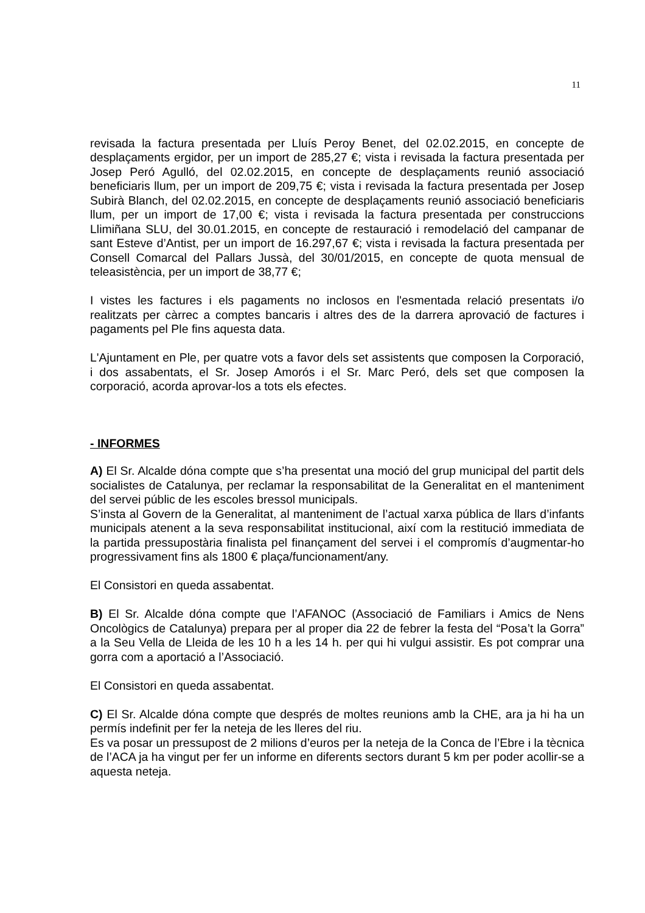11
revisada la factura presentada per Lluís Peroy Benet, del 02.02.2015, en concepte de desplaçaments ergidor, per un import de 285,27 €; vista i revisada la factura presentada per Josep Peró Agulló, del 02.02.2015, en concepte de desplaçaments reunió associació beneficiaris llum, per un import de 209,75 €; vista i revisada la factura presentada per Josep Subirà Blanch, del 02.02.2015, en concepte de desplaçaments reunió associació beneficiaris llum, per un import de 17,00 €; vista i revisada la factura presentada per construccions Llimiñana SLU, del 30.01.2015, en concepte de restauració i remodelació del campanar de sant Esteve d’Antist, per un import de 16.297,67 €; vista i revisada la factura presentada per Consell Comarcal del Pallars Jussà, del 30/01/2015, en concepte de quota mensual de teleasistència, per un import de 38,77 €;
I vistes les factures i els pagaments no inclosos en l'esmentada relació presentats i/o realitzats per càrrec a comptes bancaris i altres des de la darrera aprovació de factures i pagaments pel Ple fins aquesta data.
L'Ajuntament en Ple, per quatre vots a favor dels set assistents que composen la Corporació, i dos assabentats, el Sr. Josep Amorós i el Sr. Marc Peró, dels set que composen la corporació, acorda aprovar-los a tots els efectes.
- INFORMES
A) El Sr. Alcalde dóna compte que s’ha presentat una moció del grup municipal del partit dels socialistes de Catalunya, per reclamar la responsabilitat de la Generalitat en el manteniment del servei públic de les escoles bressol municipals.
S’insta al Govern de la Generalitat, al manteniment de l’actual xarxa pública de llars d’infants municipals atenent a la seva responsabilitat institucional, així com la restitució immediata de la partida pressupostària finalista pel finançament del servei i el compromís d’augmentar-ho progressivament fins als 1800 € plaça/funcionament/any.
El Consistori en queda assabentat.
B) El Sr. Alcalde dóna compte que l’AFANOC (Associació de Familiars i Amics de Nens Oncològics de Catalunya) prepara per al proper dia 22 de febrer la festa del “Posa’t la Gorra” a la Seu Vella de Lleida de les 10 h a les 14 h. per qui hi vulgui assistir. Es pot comprar una gorra com a aportació a l’Associació.
El Consistori en queda assabentat.
C) El Sr. Alcalde dóna compte que després de moltes reunions amb la CHE, ara ja hi ha un permís indefinit per fer la neteja de les lleres del riu.
Es va posar un pressupost de 2 milions d’euros per la neteja de la Conca de l’Ebre i la tècnica de l’ACA ja ha vingut per fer un informe en diferents sectors durant 5 km per poder acollir-se a aquesta neteja.